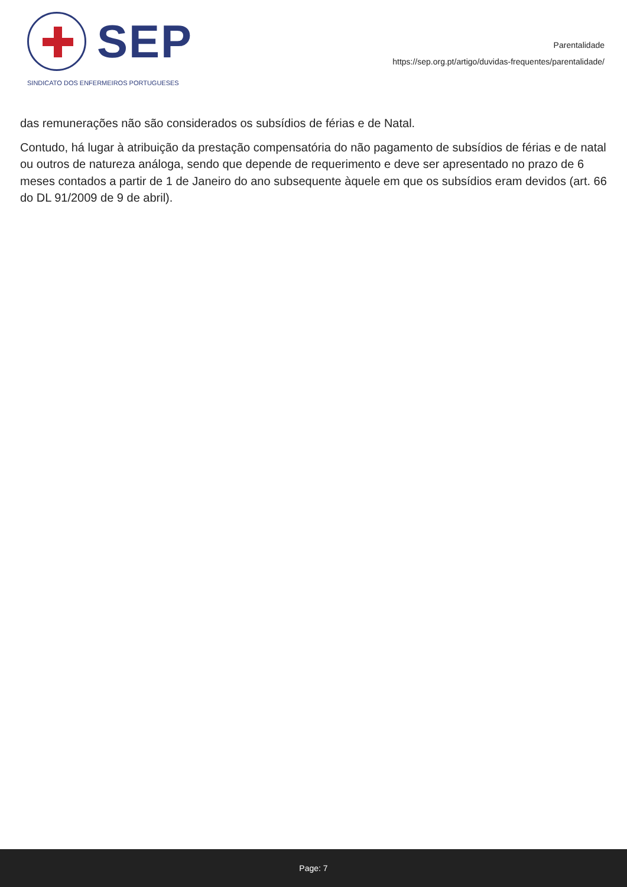SEP
SINDICATO DOS ENFERMEIROS PORTUGUESES
Parentalidade
https://sep.org.pt/artigo/duvidas-frequentes/parentalidade/
das remunerações não são considerados os subsídios de férias e de Natal.
Contudo, há lugar à atribuição da prestação compensatória do não pagamento de subsídios de férias e de natal ou outros de natureza análoga, sendo que depende de requerimento e deve ser apresentado no prazo de 6 meses contados a partir de 1 de Janeiro do ano subsequente àquele em que os subsídios eram devidos (art. 66 do DL 91/2009 de 9 de abril).
Page: 7